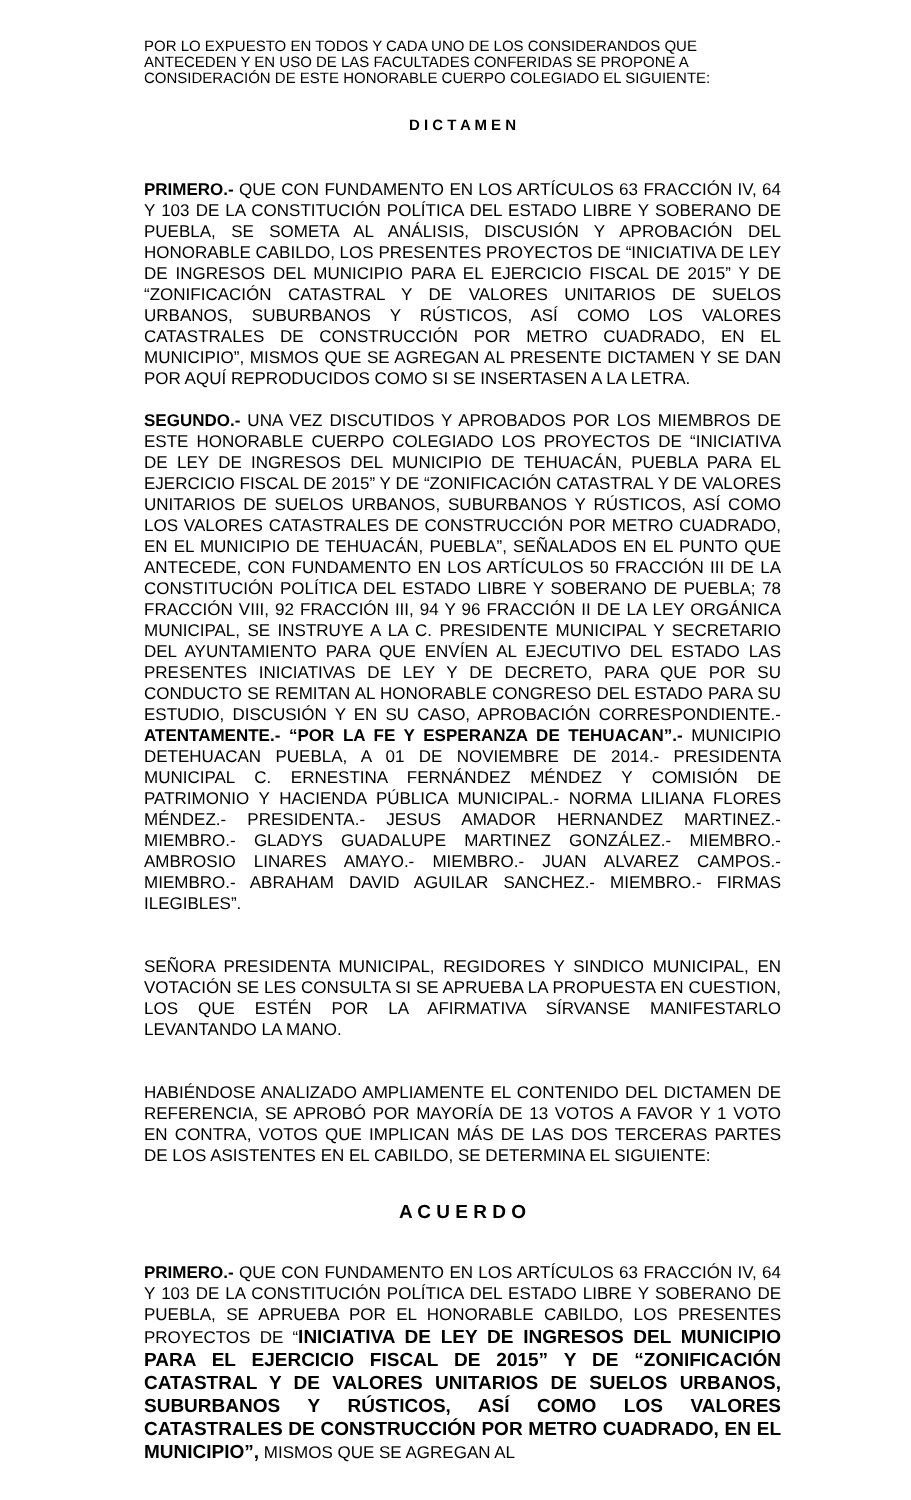POR LO EXPUESTO EN TODOS Y CADA UNO DE LOS CONSIDERANDOS QUE ANTECEDEN Y EN USO DE LAS FACULTADES CONFERIDAS SE PROPONE A CONSIDERACIÓN DE ESTE HONORABLE CUERPO COLEGIADO EL SIGUIENTE:
D I C T A M E N
PRIMERO.- QUE CON FUNDAMENTO EN LOS ARTÍCULOS 63 FRACCIÓN IV, 64 Y 103 DE LA CONSTITUCIÓN POLÍTICA DEL ESTADO LIBRE Y SOBERANO DE PUEBLA, SE SOMETA AL ANÁLISIS, DISCUSIÓN Y APROBACIÓN DEL HONORABLE CABILDO, LOS PRESENTES PROYECTOS DE “INICIATIVA DE LEY DE INGRESOS DEL MUNICIPIO PARA EL EJERCICIO FISCAL DE 2015” Y DE “ZONIFICACIÓN CATASTRAL Y DE VALORES UNITARIOS DE SUELOS URBANOS, SUBURBANOS Y RÚSTICOS, ASÍ COMO LOS VALORES CATASTRALES DE CONSTRUCCIÓN POR METRO CUADRADO, EN EL MUNICIPIO”, MISMOS QUE SE AGREGAN AL PRESENTE DICTAMEN Y SE DAN POR AQUÍ REPRODUCIDOS COMO SI SE INSERTASEN A LA LETRA.
SEGUNDO.- UNA VEZ DISCUTIDOS Y APROBADOS POR LOS MIEMBROS DE ESTE HONORABLE CUERPO COLEGIADO LOS PROYECTOS DE “INICIATIVA DE LEY DE INGRESOS DEL MUNICIPIO DE TEHUACÁN, PUEBLA PARA EL EJERCICIO FISCAL DE 2015” Y DE “ZONIFICACIÓN CATASTRAL Y DE VALORES UNITARIOS DE SUELOS URBANOS, SUBURBANOS Y RÚSTICOS, ASÍ COMO LOS VALORES CATASTRALES DE CONSTRUCCIÓN POR METRO CUADRADO, EN EL MUNICIPIO DE TEHUACÁN, PUEBLA”, SEÑALADOS EN EL PUNTO QUE ANTECEDE, CON FUNDAMENTO EN LOS ARTÍCULOS 50 FRACCIÓN III DE LA CONSTITUCIÓN POLÍTICA DEL ESTADO LIBRE Y SOBERANO DE PUEBLA; 78 FRACCIÓN VIII, 92 FRACCIÓN III, 94 Y 96 FRACCIÓN II DE LA LEY ORGÁNICA MUNICIPAL, SE INSTRUYE A LA C. PRESIDENTE MUNICIPAL Y SECRETARIO DEL AYUNTAMIENTO PARA QUE ENVÍEN AL EJECUTIVO DEL ESTADO LAS PRESENTES INICIATIVAS DE LEY Y DE DECRETO, PARA QUE POR SU CONDUCTO SE REMITAN AL HONORABLE CONGRESO DEL ESTADO PARA SU ESTUDIO, DISCUSIÓN Y EN SU CASO, APROBACIÓN CORRESPONDIENTE.- ATENTAMENTE.- “POR LA FE Y ESPERANZA DE TEHUACAN”.- MUNICIPIO DETEHUACAN PUEBLA, A 01 DE NOVIEMBRE DE 2014.- PRESIDENTA MUNICIPAL C. ERNESTINA FERNÁNDEZ MÉNDEZ Y COMISIÓN DE PATRIMONIO Y HACIENDA PÚBLICA MUNICIPAL.- NORMA LILIANA FLORES MÉNDEZ.- PRESIDENTA.- JESUS AMADOR HERNANDEZ MARTINEZ.- MIEMBRO.- GLADYS GUADALUPE MARTINEZ GONZÁLEZ.- MIEMBRO.- AMBROSIO LINARES AMAYO.- MIEMBRO.- JUAN ALVAREZ CAMPOS.- MIEMBRO.- ABRAHAM DAVID AGUILAR SANCHEZ.- MIEMBRO.- FIRMAS ILEGIBLES”.
SEÑORA PRESIDENTA MUNICIPAL, REGIDORES Y SINDICO MUNICIPAL, EN VOTACIÓN SE LES CONSULTA SI SE APRUEBA LA PROPUESTA EN CUESTION, LOS QUE ESTÉN POR LA AFIRMATIVA SÍRVANSE MANIFESTARLO LEVANTANDO LA MANO.
HABIÉNDOSE ANALIZADO AMPLIAMENTE EL CONTENIDO DEL DICTAMEN DE REFERENCIA, SE APROBÓ POR MAYORÍA DE 13 VOTOS A FAVOR Y 1 VOTO EN CONTRA, VOTOS QUE IMPLICAN MÁS DE LAS DOS TERCERAS PARTES DE LOS ASISTENTES EN EL CABILDO, SE DETERMINA EL SIGUIENTE:
A C U E R D O
PRIMERO.- QUE CON FUNDAMENTO EN LOS ARTÍCULOS 63 FRACCIÓN IV, 64 Y 103 DE LA CONSTITUCIÓN POLÍTICA DEL ESTADO LIBRE Y SOBERANO DE PUEBLA, SE APRUEBA POR EL HONORABLE CABILDO, LOS PRESENTES PROYECTOS DE “INICIATIVA DE LEY DE INGRESOS DEL MUNICIPIO PARA EL EJERCICIO FISCAL DE 2015” Y DE “ZONIFICACIÓN CATASTRAL Y DE VALORES UNITARIOS DE SUELOS URBANOS, SUBURBANOS Y RÚSTICOS, ASÍ COMO LOS VALORES CATASTRALES DE CONSTRUCCIÓN POR METRO CUADRADO, EN EL MUNICIPIO”, MISMOS QUE SE AGREGAN AL